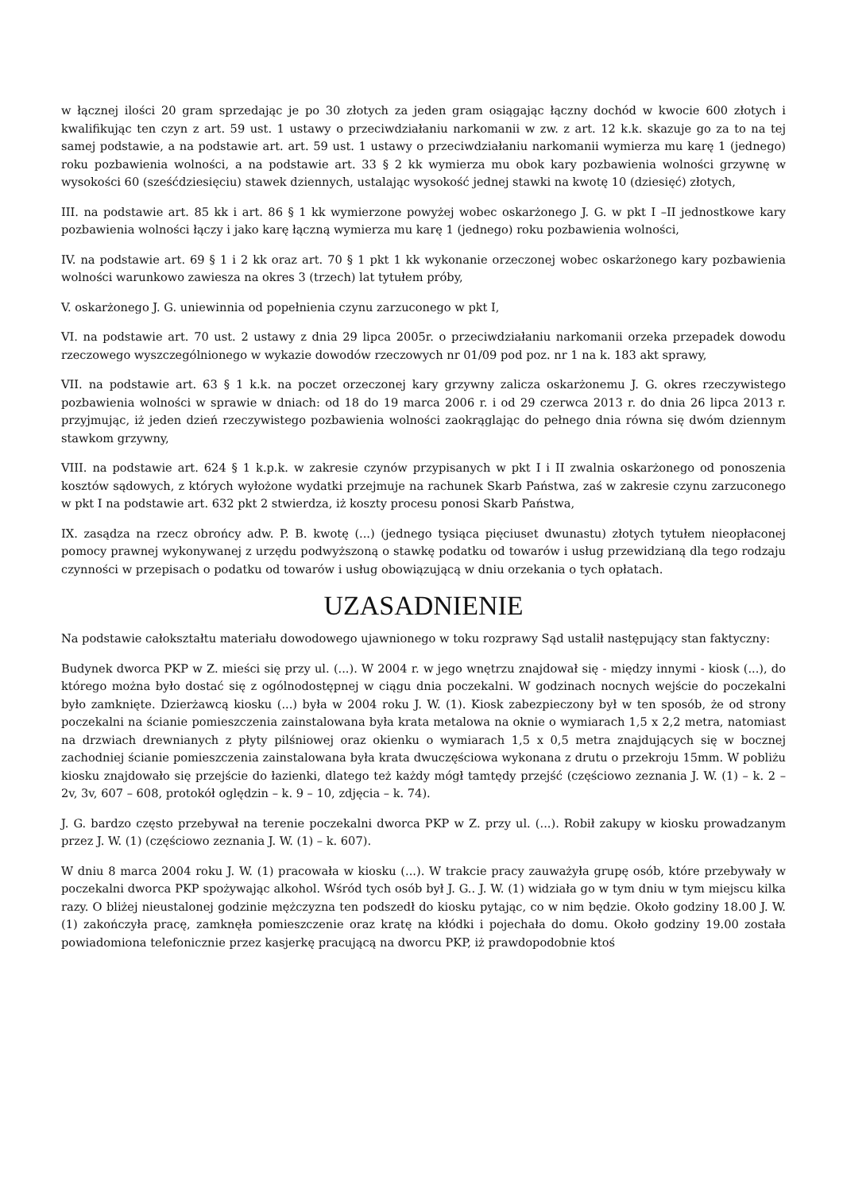w łącznej ilości 20 gram sprzedając je po 30 złotych za jeden gram osiągając łączny dochód w kwocie 600 złotych i kwalifikując ten czyn z art. 59 ust. 1 ustawy o przeciwdziałaniu narkomanii w zw. z art. 12 k.k. skazuje go za to na tej samej podstawie, a na podstawie art. art. 59 ust. 1 ustawy o przeciwdziałaniu narkomanii wymierza mu karę 1 (jednego) roku pozbawienia wolności, a na podstawie art. 33 § 2 kk wymierza mu obok kary pozbawienia wolności grzywnę w wysokości 60 (sześćdziesięciu) stawek dziennych, ustalając wysokość jednej stawki na kwotę 10 (dziesięć) złotych,
III. na podstawie art. 85 kk i art. 86 § 1 kk wymierzone powyżej wobec oskarżonego J. G. w pkt I –II jednostkowe kary pozbawienia wolności łączy i jako karę łączną wymierza mu karę 1 (jednego) roku pozbawienia wolności,
IV. na podstawie art. 69 § 1 i 2 kk oraz art. 70 § 1 pkt 1 kk wykonanie orzeczonej wobec oskarżonego kary pozbawienia wolności warunkowo zawiesza na okres 3 (trzech) lat tytułem próby,
V. oskarżonego J. G. uniewinnia od popełnienia czynu zarzuconego w pkt I,
VI. na podstawie art. 70 ust. 2 ustawy z dnia 29 lipca 2005r. o przeciwdziałaniu narkomanii orzeka przepadek dowodu rzeczowego wyszczególnionego w wykazie dowodów rzeczowych nr 01/09 pod poz. nr 1 na k. 183 akt sprawy,
VII. na podstawie art. 63 § 1 k.k. na poczet orzeczonej kary grzywny zalicza oskarżonemu J. G. okres rzeczywistego pozbawienia wolności w sprawie w dniach: od 18 do 19 marca 2006 r. i od 29 czerwca 2013 r. do dnia 26 lipca 2013 r. przyjmując, iż jeden dzień rzeczywistego pozbawienia wolności zaokrąglając do pełnego dnia równa się dwóm dziennym stawkom grzywny,
VIII. na podstawie art. 624 § 1 k.p.k. w zakresie czynów przypisanych w pkt I i II zwalnia oskarżonego od ponoszenia kosztów sądowych, z których wyłożone wydatki przejmuje na rachunek Skarb Państwa, zaś w zakresie czynu zarzuconego w pkt I na podstawie art. 632 pkt 2 stwierdza, iż koszty procesu ponosi Skarb Państwa,
IX. zasądza na rzecz obrońcy adw. P. B. kwotę (...) (jednego tysiąca pięciuset dwunastu) złotych tytułem nieopłaconej pomocy prawnej wykonywanej z urzędu podwyższoną o stawkę podatku od towarów i usług przewidzianą dla tego rodzaju czynności w przepisach o podatku od towarów i usług obowiązującą w dniu orzekania o tych opłatach.
UZASADNIENIE
Na podstawie całokształtu materiału dowodowego ujawnionego w toku rozprawy Sąd ustalił następujący stan faktyczny:
Budynek dworca PKP w Z. mieści się przy ul. (...). W 2004 r. w jego wnętrzu znajdował się - między innymi - kiosk (...), do którego można było dostać się z ogólnodostępnej w ciągu dnia poczekalni. W godzinach nocnych wejście do poczekalni było zamknięte. Dzierżawcą kiosku (...) była w 2004 roku J. W. (1). Kiosk zabezpieczony był w ten sposób, że od strony poczekalni na ścianie pomieszczenia zainstalowana była krata metalowa na oknie o wymiarach 1,5 x 2,2 metra, natomiast na drzwiach drewnianych z płyty pilśniowej oraz okienku o wymiarach 1,5 x 0,5 metra znajdujących się w bocznej zachodniej ścianie pomieszczenia zainstalowana była krata dwuczęściowa wykonana z drutu o przekroju 15mm. W pobliżu kiosku znajdowało się przejście do łazienki, dlatego też każdy mógł tamtędy przejść (częściowo zeznania J. W. (1) – k. 2 – 2v, 3v, 607 – 608, protokół oględzin – k. 9 – 10, zdjęcia – k. 74).
J. G. bardzo często przebywał na terenie poczekalni dworca PKP w Z. przy ul. (...). Robił zakupy w kiosku prowadzanym przez J. W. (1) (częściowo zeznania J. W. (1) – k. 607).
W dniu 8 marca 2004 roku J. W. (1) pracowała w kiosku (...). W trakcie pracy zauważyła grupę osób, które przebywały w poczekalni dworca PKP spożywając alkohol. Wśród tych osób był J. G.. J. W. (1) widziała go w tym dniu w tym miejscu kilka razy. O bliżej nieustalonej godzinie mężczyzna ten podszedł do kiosku pytając, co w nim będzie. Około godziny 18.00 J. W. (1) zakończyła pracę, zamknęła pomieszczenie oraz kratę na kłódki i pojechała do domu. Około godziny 19.00 została powiadomiona telefonicznie przez kasjerkę pracującą na dworcu PKP, iż prawdopodobnie ktoś